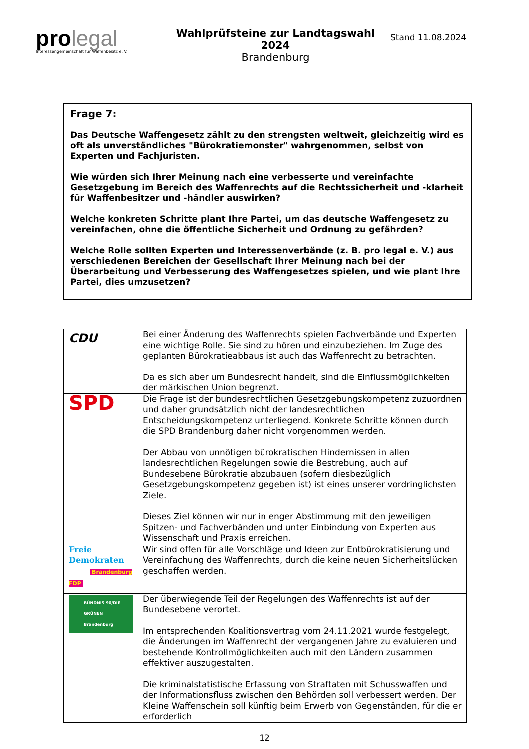pro legal
Interessengemeinschaft für Waffenbesitz e. V.
Wahlprüfsteine zur Landtagswahl 2024
Brandenburg
Stand 11.08.2024
Frage 7:
Das Deutsche Waffengesetz zählt zu den strengsten weltweit, gleichzeitig wird es oft als unverständliches "Bürokratiemonster" wahrgenommen, selbst von Experten und Fachjuristen.
Wie würden sich Ihrer Meinung nach eine verbesserte und vereinfachte Gesetzgebung im Bereich des Waffenrechts auf die Rechtssicherheit und -klarheit für Waffenbesitzer und -händler auswirken?
Welche konkreten Schritte plant Ihre Partei, um das deutsche Waffengesetz zu vereinfachen, ohne die öffentliche Sicherheit und Ordnung zu gefährden?
Welche Rolle sollten Experten und Interessenverbände (z. B. pro legal e. V.) aus verschiedenen Bereichen der Gesellschaft Ihrer Meinung nach bei der Überarbeitung und Verbesserung des Waffengesetzes spielen, und wie plant Ihre Partei, dies umzusetzen?
| CDU | Bei einer Änderung des Waffenrechts spielen Fachverbände und Experten eine wichtige Rolle. Sie sind zu hören und einzubeziehen. Im Zuge des geplanten Bürokratieabbaus ist auch das Waffenrecht zu betrachten. Da es sich aber um Bundesrecht handelt, sind die Einflussmöglichkeiten der märkischen Union begrenzt. |
| SPD | Die Frage ist der bundesrechtlichen Gesetzgebungskompetenz zuzuordnen und daher grundsätzlich nicht der landesrechtlichen Entscheidungskompetenz unterliegend. Konkrete Schritte können durch die SPD Brandenburg daher nicht vorgenommen werden. Der Abbau von unnötigen bürokratischen Hindernissen in allen landesrechtlichen Regelungen sowie die Bestrebung, auch auf Bundesebene Bürokratie abzubauen (sofern diesbezüglich Gesetzgebungskompetenz gegeben ist) ist eines unserer vordringlichsten Ziele. Dieses Ziel können wir nur in enger Abstimmung mit den jeweiligen Spitzen- und Fachverbänden und unter Einbindung von Experten aus Wissenschaft und Praxis erreichen. |
| Freie Demokraten Brandenburg FDP | Wir sind offen für alle Vorschläge und Ideen zur Entbürokratisierung und Vereinfachung des Waffenrechts, durch die keine neuen Sicherheitslücken geschaffen werden. |
| BÜNDNIS 90/DIE GRÜNEN Brandenburg | Der überwiegende Teil der Regelungen des Waffenrechts ist auf der Bundesebene verortet. Im entsprechenden Koalitionsvertrag vom 24.11.2021 wurde festgelegt, die Änderungen im Waffenrecht der vergangenen Jahre zu evaluieren und bestehende Kontrollmöglichkeiten auch mit den Ländern zusammen effektiver auszugestalten. Die kriminalstatistische Erfassung von Straftaten mit Schusswaffen und der Informationsfluss zwischen den Behörden soll verbessert werden. Der Kleine Waffenschein soll künftig beim Erwerb von Gegenständen, für die er erforderlich |
12